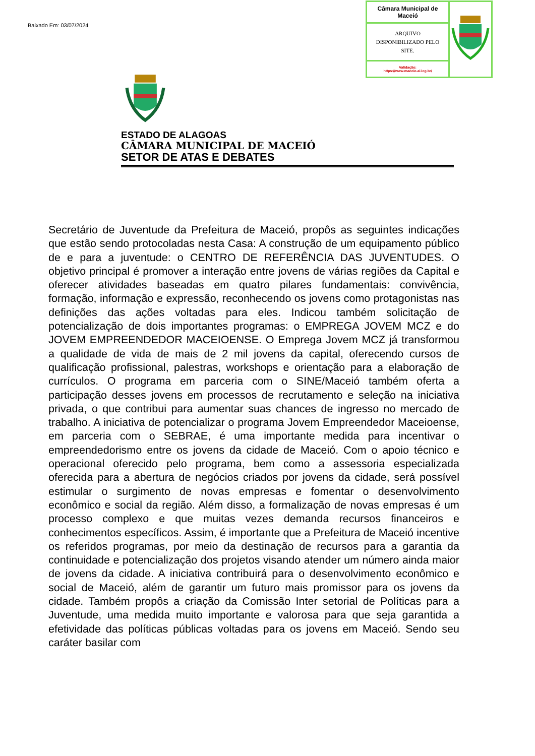Baixado Em: 03/07/2024
| Câmara Municipal de Maceió | |
| ARQUIVO DISPONIBILIZADO PELO SITE. | |
| Validação: https://www.maceio.al.leg.br/ | |
ESTADO DE ALAGOAS
CÂMARA MUNICIPAL DE MACEIÓ
SETOR DE ATAS E DEBATES
Secretário de Juventude da Prefeitura de Maceió, propôs as seguintes indicações que estão sendo protocoladas nesta Casa: A construção de um equipamento público de e para a juventude: o CENTRO DE REFERÊNCIA DAS JUVENTUDES. O objetivo principal é promover a interação entre jovens de várias regiões da Capital e oferecer atividades baseadas em quatro pilares fundamentais: convivência, formação, informação e expressão, reconhecendo os jovens como protagonistas nas definições das ações voltadas para eles. Indicou também solicitação de potencialização de dois importantes programas: o EMPREGA JOVEM MCZ e do JOVEM EMPREENDEDOR MACEIOENSE. O Emprega Jovem MCZ já transformou a qualidade de vida de mais de 2 mil jovens da capital, oferecendo cursos de qualificação profissional, palestras, workshops e orientação para a elaboração de currículos. O programa em parceria com o SINE/Maceió também oferta a participação desses jovens em processos de recrutamento e seleção na iniciativa privada, o que contribui para aumentar suas chances de ingresso no mercado de trabalho. A iniciativa de potencializar o programa Jovem Empreendedor Maceioense, em parceria com o SEBRAE, é uma importante medida para incentivar o empreendedorismo entre os jovens da cidade de Maceió. Com o apoio técnico e operacional oferecido pelo programa, bem como a assessoria especializada oferecida para a abertura de negócios criados por jovens da cidade, será possível estimular o surgimento de novas empresas e fomentar o desenvolvimento econômico e social da região. Além disso, a formalização de novas empresas é um processo complexo e que muitas vezes demanda recursos financeiros e conhecimentos específicos. Assim, é importante que a Prefeitura de Maceió incentive os referidos programas, por meio da destinação de recursos para a garantia da continuidade e potencialização dos projetos visando atender um número ainda maior de jovens da cidade. A iniciativa contribuirá para o desenvolvimento econômico e social de Maceió, além de garantir um futuro mais promissor para os jovens da cidade. Também propôs a criação da Comissão Inter setorial de Políticas para a Juventude, uma medida muito importante e valorosa para que seja garantida a efetividade das políticas públicas voltadas para os jovens em Maceió. Sendo seu caráter basilar com